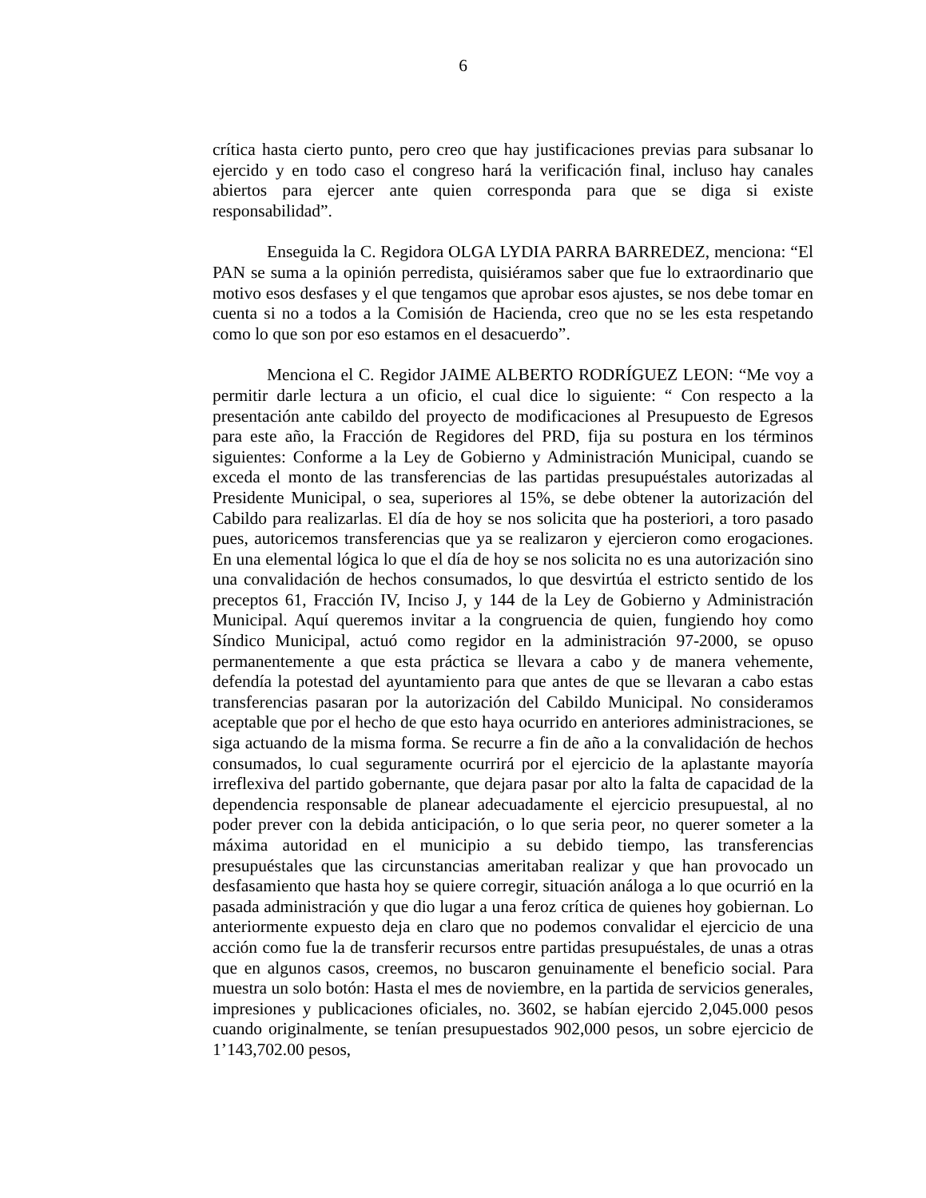6
crítica hasta cierto punto, pero creo que hay justificaciones previas para subsanar lo ejercido y en todo caso el congreso hará la verificación final, incluso hay canales abiertos para ejercer ante quien corresponda para que se diga si existe responsabilidad”.
Enseguida la C. Regidora OLGA LYDIA PARRA BARREDEZ, menciona: “El PAN se suma a la opinión perredista, quisiéramos saber que fue lo extraordinario que motivo esos desfases y el que tengamos que aprobar esos ajustes, se nos debe tomar en cuenta si no a todos a la Comisión de Hacienda, creo que no se les esta respetando como lo que son por eso estamos en el desacuerdo”.
Menciona el C. Regidor JAIME ALBERTO RODRÍGUEZ LEON: “Me voy a permitir darle lectura a un oficio, el cual dice lo siguiente: “ Con respecto a la presentación ante cabildo del proyecto de modificaciones al Presupuesto de Egresos para este año, la Fracción de Regidores del PRD, fija su postura en los términos siguientes: Conforme a la Ley de Gobierno y Administración Municipal, cuando se exceda el monto de las transferencias de las partidas presupuéstales autorizadas al Presidente Municipal, o sea, superiores al 15%, se debe obtener la autorización del Cabildo para realizarlas. El día de hoy se nos solicita que ha posteriori, a toro pasado pues, autoricemos transferencias que ya se realizaron y ejercieron como erogaciones. En una elemental lógica lo que el día de hoy se nos solicita no es una autorización sino una convalidación de hechos consumados, lo que desvirtúa el estricto sentido de los preceptos 61, Fracción IV, Inciso J, y 144 de la Ley de Gobierno y Administración Municipal. Aquí queremos invitar a la congruencia de quien, fungiendo hoy como Síndico Municipal, actuó como regidor en la administración 97-2000, se opuso permanentemente a que esta práctica se llevara a cabo y de manera vehemente, defendía la potestad del ayuntamiento para que antes de que se llevaran a cabo estas transferencias pasaran por la autorización del Cabildo Municipal. No consideramos aceptable que por el hecho de que esto haya ocurrido en anteriores administraciones, se siga actuando de la misma forma. Se recurre a fin de año a la convalidación de hechos consumados, lo cual seguramente ocurrirá por el ejercicio de la aplastante mayoría irreflexiva del partido gobernante, que dejara pasar por alto la falta de capacidad de la dependencia responsable de planear adecuadamente el ejercicio presupuestal, al no poder prever con la debida anticipación, o lo que seria peor, no querer someter a la máxima autoridad en el municipio a su debido tiempo, las transferencias presupuéstales que las circunstancias ameritaban realizar y que han provocado un desfasamiento que hasta hoy se quiere corregir, situación análoga a lo que ocurrió en la pasada administración y que dio lugar a una feroz crítica de quienes hoy gobiernan. Lo anteriormente expuesto deja en claro que no podemos convalidar el ejercicio de una acción como fue la de transferir recursos entre partidas presupuéstales, de unas a otras que en algunos casos, creemos, no buscaron genuinamente el beneficio social. Para muestra un solo botón: Hasta el mes de noviembre, en la partida de servicios generales, impresiones y publicaciones oficiales, no. 3602, se habían ejercido 2,045.000 pesos cuando originalmente, se tenían presupuestados 902,000 pesos, un sobre ejercicio de 1’143,702.00 pesos,